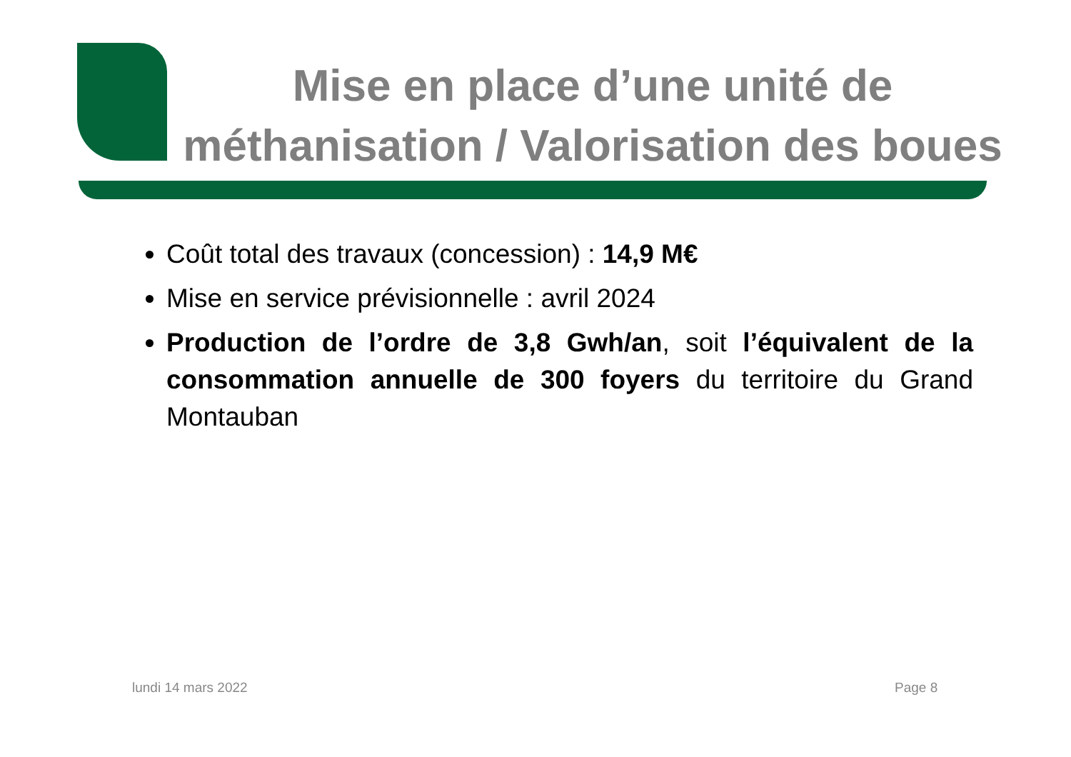Mise en place d’une unité de méthanisation / Valorisation des boues
Coût total des travaux (concession) : 14,9 M€
Mise en service prévisionnelle : avril 2024
Production de l’ordre de 3,8 Gwh/an, soit l’équivalent de la consommation annuelle de 300 foyers du territoire du Grand Montauban
lundi 14 mars 2022 Page 8